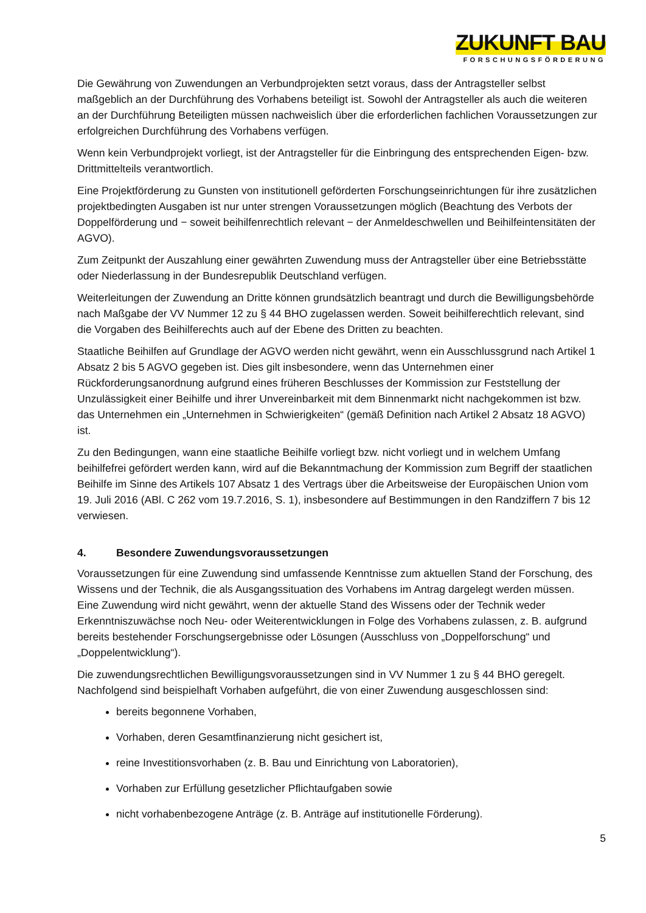ZUKUNFT BAU
FORSCHUNGSFÖRDERUNG
Die Gewährung von Zuwendungen an Verbundprojekten setzt voraus, dass der Antragsteller selbst maßgeblich an der Durchführung des Vorhabens beteiligt ist. Sowohl der Antragsteller als auch die weiteren an der Durchführung Beteiligten müssen nachweislich über die erforderlichen fachlichen Voraussetzungen zur erfolgreichen Durchführung des Vorhabens verfügen.
Wenn kein Verbundprojekt vorliegt, ist der Antragsteller für die Einbringung des entsprechenden Eigen- bzw. Drittmittelteils verantwortlich.
Eine Projektförderung zu Gunsten von institutionell geförderten Forschungseinrichtungen für ihre zusätzlichen projektbedingten Ausgaben ist nur unter strengen Voraussetzungen möglich (Beachtung des Verbots der Doppelförderung und − soweit beihilfenrechtlich relevant − der Anmeldeschwellen und Beihilfeintensitäten der AGVO).
Zum Zeitpunkt der Auszahlung einer gewährten Zuwendung muss der Antragsteller über eine Betriebsstätte oder Niederlassung in der Bundesrepublik Deutschland verfügen.
Weiterleitungen der Zuwendung an Dritte können grundsätzlich beantragt und durch die Bewilligungsbehörde nach Maßgabe der VV Nummer 12 zu § 44 BHO zugelassen werden. Soweit beihilferechtlich relevant, sind die Vorgaben des Beihilferechts auch auf der Ebene des Dritten zu beachten.
Staatliche Beihilfen auf Grundlage der AGVO werden nicht gewährt, wenn ein Ausschlussgrund nach Artikel 1 Absatz 2 bis 5 AGVO gegeben ist. Dies gilt insbesondere, wenn das Unternehmen einer Rückforderungsanordnung aufgrund eines früheren Beschlusses der Kommission zur Feststellung der Unzulässigkeit einer Beihilfe und ihrer Unvereinbarkeit mit dem Binnenmarkt nicht nachgekommen ist bzw. das Unternehmen ein „Unternehmen in Schwierigkeiten“ (gemäß Definition nach Artikel 2 Absatz 18 AGVO) ist.
Zu den Bedingungen, wann eine staatliche Beihilfe vorliegt bzw. nicht vorliegt und in welchem Umfang beihilfefrei gefördert werden kann, wird auf die Bekanntmachung der Kommission zum Begriff der staatlichen Beihilfe im Sinne des Artikels 107 Absatz 1 des Vertrags über die Arbeitsweise der Europäischen Union vom 19. Juli 2016 (ABl. C 262 vom 19.7.2016, S. 1), insbesondere auf Bestimmungen in den Randziffern 7 bis 12 verwiesen.
4. Besondere Zuwendungsvoraussetzungen
Voraussetzungen für eine Zuwendung sind umfassende Kenntnisse zum aktuellen Stand der Forschung, des Wissens und der Technik, die als Ausgangssituation des Vorhabens im Antrag dargelegt werden müssen. Eine Zuwendung wird nicht gewährt, wenn der aktuelle Stand des Wissens oder der Technik weder Erkenntniszuwächse noch Neu- oder Weiterentwicklungen in Folge des Vorhabens zulassen, z. B. aufgrund bereits bestehender Forschungsergebnisse oder Lösungen (Ausschluss von „Doppelforschung“ und „Doppelentwicklung“).
Die zuwendungsrechtlichen Bewilligungsvoraussetzungen sind in VV Nummer 1 zu § 44 BHO geregelt. Nachfolgend sind beispielhaft Vorhaben aufgeführt, die von einer Zuwendung ausgeschlossen sind:
bereits begonnene Vorhaben,
Vorhaben, deren Gesamtfinanzierung nicht gesichert ist,
reine Investitionsvorhaben (z. B. Bau und Einrichtung von Laboratorien),
Vorhaben zur Erfüllung gesetzlicher Pflichtaufgaben sowie
nicht vorhabenbezogene Anträge (z. B. Anträge auf institutionelle Förderung).
5